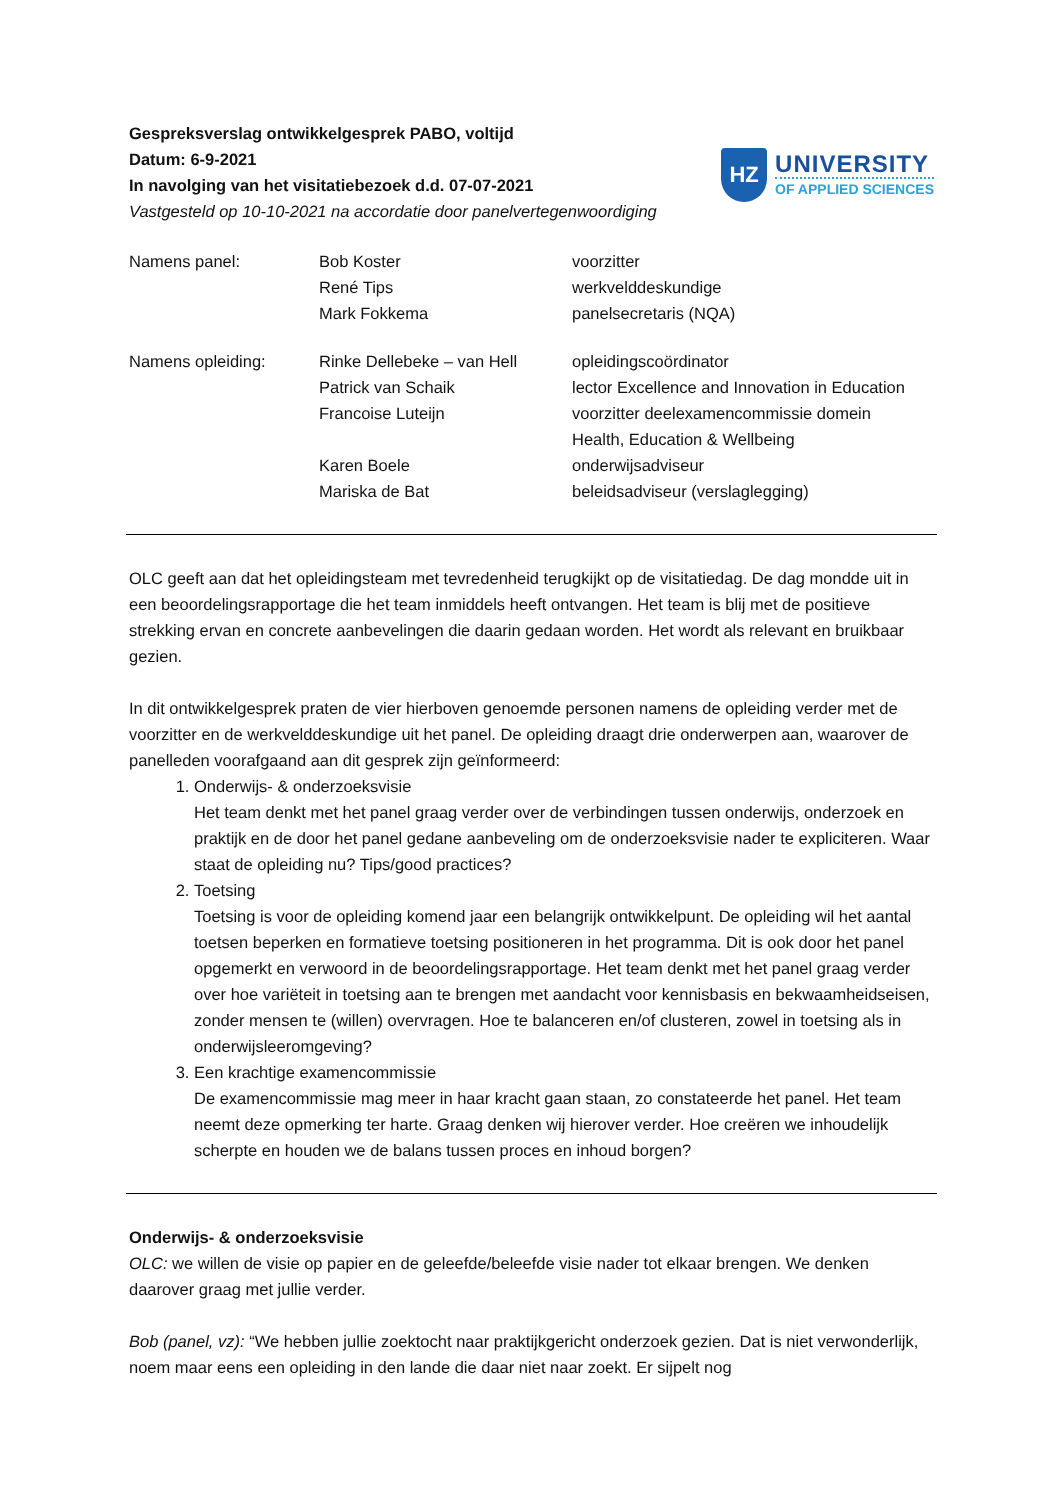Gespreksverslag ontwikkelgesprek PABO, voltijd
Datum: 6-9-2021
In navolging van het visitatiebezoek d.d. 07-07-2021
Vastgesteld op 10-10-2021 na accordatie door panelvertegenwoordiging
HZ
UNIVERSITY
OF APPLIED SCIENCES
| Namens panel: | Bob Koster | voorzitter |
| | René Tips | werkvelddeskundige |
| | Mark Fokkema | panelsecretaris (NQA) |
| Namens opleiding: | Rinke Dellebeke – van Hell | opleidingscoördinator |
| | Patrick van Schaik | lector Excellence and Innovation in Education |
| | Francoise Luteijn | voorzitter deelexamencommissie domein Health, Education & Wellbeing |
| | Karen Boele | onderwijsadviseur |
| | Mariska de Bat | beleidsadviseur (verslaglegging) |
OLC geeft aan dat het opleidingsteam met tevredenheid terugkijkt op de visitatiedag. De dag mondde uit in een beoordelingsrapportage die het team inmiddels heeft ontvangen. Het team is blij met de positieve strekking ervan en concrete aanbevelingen die daarin gedaan worden. Het wordt als relevant en bruikbaar gezien.
In dit ontwikkelgesprek praten de vier hierboven genoemde personen namens de opleiding verder met de voorzitter en de werkvelddeskundige uit het panel. De opleiding draagt drie onderwerpen aan, waarover de panelleden voorafgaand aan dit gesprek zijn geïnformeerd:
1. Onderwijs- & onderzoeksvisie
Het team denkt met het panel graag verder over de verbindingen tussen onderwijs, onderzoek en praktijk en de door het panel gedane aanbeveling om de onderzoeksvisie nader te expliciteren. Waar staat de opleiding nu? Tips/good practices?
2. Toetsing
Toetsing is voor de opleiding komend jaar een belangrijk ontwikkelpunt. De opleiding wil het aantal toetsen beperken en formatieve toetsing positioneren in het programma. Dit is ook door het panel opgemerkt en verwoord in de beoordelingsrapportage. Het team denkt met het panel graag verder over hoe variëteit in toetsing aan te brengen met aandacht voor kennisbasis en bekwaamheidseisen, zonder mensen te (willen) overvragen. Hoe te balanceren en/of clusteren, zowel in toetsing als in onderwijsleeromgeving?
3. Een krachtige examencommissie
De examencommissie mag meer in haar kracht gaan staan, zo constateerde het panel. Het team neemt deze opmerking ter harte. Graag denken wij hierover verder. Hoe creëren we inhoudelijk scherpte en houden we de balans tussen proces en inhoud borgen?
Onderwijs- & onderzoeksvisie
OLC: we willen de visie op papier en de geleefde/beleefde visie nader tot elkaar brengen. We denken daarover graag met jullie verder.
Bob (panel, vz): “We hebben jullie zoektocht naar praktijkgericht onderzoek gezien. Dat is niet verwonderlijk, noem maar eens een opleiding in den lande die daar niet naar zoekt. Er sijpelt nog